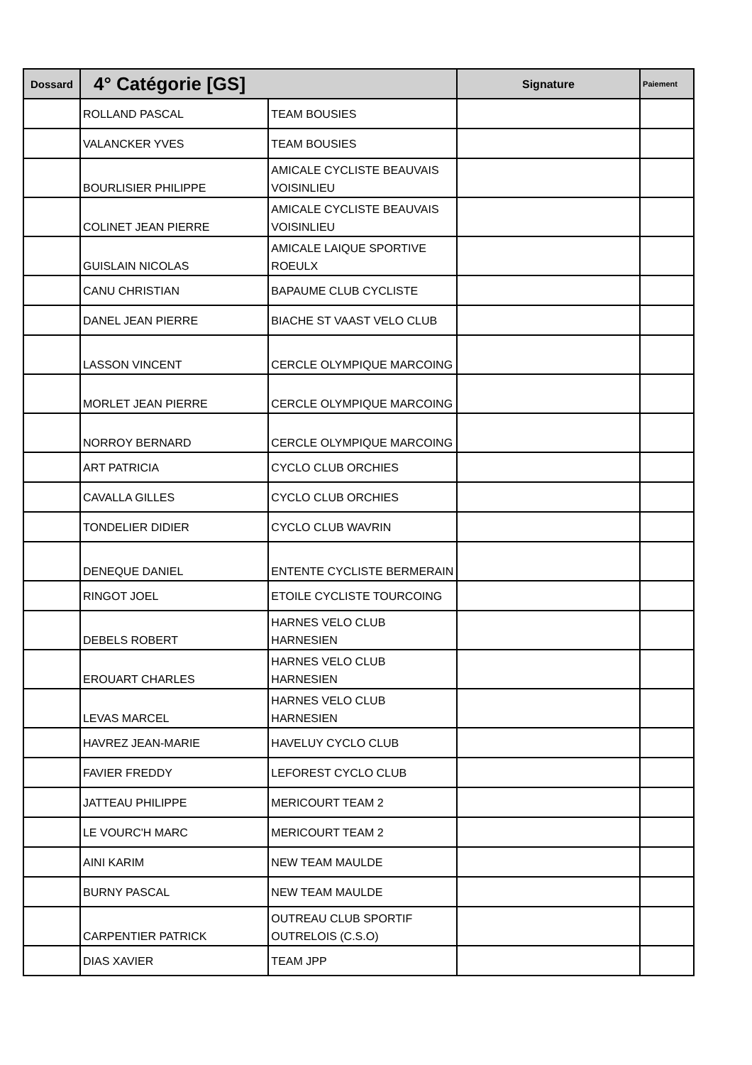| Dossard | 4° Catégorie [GS] | | Signature | Paiement |
| --- | --- | --- | --- | --- |
| | ROLLAND PASCAL | TEAM BOUSIES | | |
| | VALANCKER YVES | TEAM BOUSIES | | |
| | BOURLISIER PHILIPPE | AMICALE CYCLISTE BEAUVAIS VOISINLIEU | | |
| | COLINET JEAN PIERRE | AMICALE CYCLISTE BEAUVAIS VOISINLIEU | | |
| | GUISLAIN NICOLAS | AMICALE LAIQUE SPORTIVE ROEULX | | |
| | CANU CHRISTIAN | BAPAUME CLUB CYCLISTE | | |
| | DANEL JEAN PIERRE | BIACHE ST VAAST VELO CLUB | | |
| | LASSON VINCENT | CERCLE OLYMPIQUE MARCOING | | |
| | MORLET JEAN PIERRE | CERCLE OLYMPIQUE MARCOING | | |
| | NORROY BERNARD | CERCLE OLYMPIQUE MARCOING | | |
| | ART PATRICIA | CYCLO CLUB ORCHIES | | |
| | CAVALLA GILLES | CYCLO CLUB ORCHIES | | |
| | TONDELIER DIDIER | CYCLO CLUB WAVRIN | | |
| | DENEQUE DANIEL | ENTENTE CYCLISTE BERMERAIN | | |
| | RINGOT JOEL | ETOILE CYCLISTE TOURCOING | | |
| | DEBELS ROBERT | HARNES VELO CLUB HARNESIEN | | |
| | EROUART CHARLES | HARNES VELO CLUB HARNESIEN | | |
| | LEVAS MARCEL | HARNES VELO CLUB HARNESIEN | | |
| | HAVREZ JEAN-MARIE | HAVELUY CYCLO CLUB | | |
| | FAVIER FREDDY | LEFOREST CYCLO CLUB | | |
| | JATTEAU PHILIPPE | MERICOURT TEAM 2 | | |
| | LE VOURC'H MARC | MERICOURT TEAM 2 | | |
| | AINI KARIM | NEW TEAM MAULDE | | |
| | BURNY PASCAL | NEW TEAM MAULDE | | |
| | CARPENTIER PATRICK | OUTREAU CLUB SPORTIF OUTRELOIS (C.S.O) | | |
| | DIAS XAVIER | TEAM JPP | | |